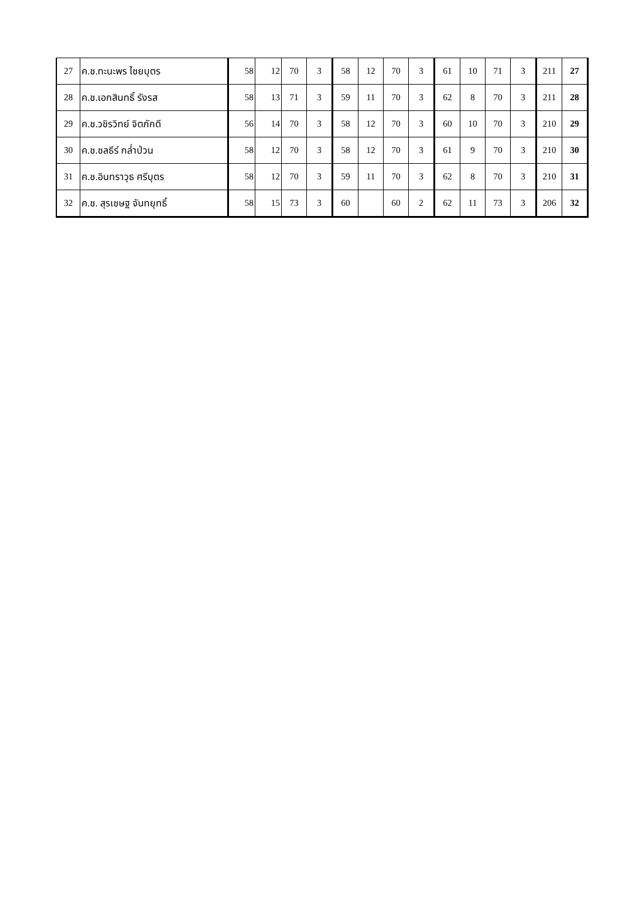| 27 | ค.ช.ทะนะพร ไชยบุตร | 58 | 12 | 70 | 3 | 58 | 12 | 70 | 3 | 61 | 10 | 71 | 3 | 211 | 27 |
| 28 | ค.ช.เอกสินทธิ์ รังรส | 58 | 13 | 71 | 3 | 59 | 11 | 70 | 3 | 62 | 8 | 70 | 3 | 211 | 28 |
| 29 | ค.ช.วชิรวิทย์ จิตภักดี | 56 | 14 | 70 | 3 | 58 | 12 | 70 | 3 | 60 | 10 | 70 | 3 | 210 | 29 |
| 30 | ค.ช.ชลธีร์ กล่ำป่วน | 58 | 12 | 70 | 3 | 58 | 12 | 70 | 3 | 61 | 9 | 70 | 3 | 210 | 30 |
| 31 | ค.ช.อินทราวุธ ศรีบุตร | 58 | 12 | 70 | 3 | 59 | 11 | 70 | 3 | 62 | 8 | 70 | 3 | 210 | 31 |
| 32 | ค.ช. สุรเชษฐ จันทยุทธิ์ | 58 | 15 | 73 | 3 | 60 | | 60 | 2 | 62 | 11 | 73 | 3 | 206 | 32 |